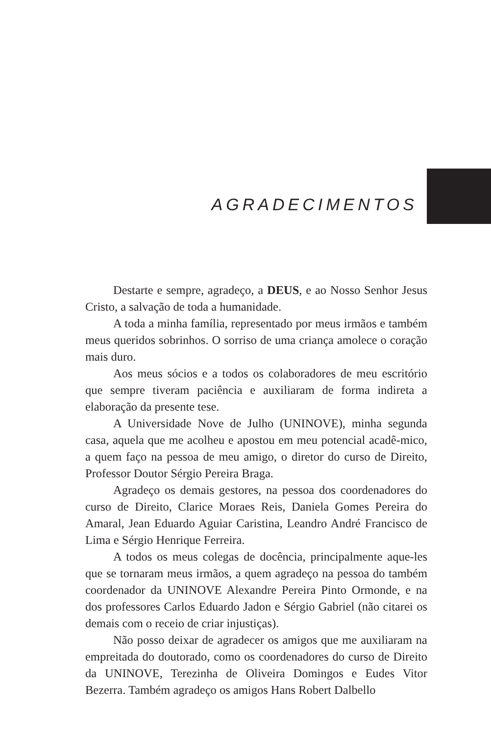AGRADECIMENTOS
Destarte e sempre, agradeço, a DEUS, e ao Nosso Senhor Jesus Cristo, a salvação de toda a humanidade.
A toda a minha família, representado por meus irmãos e também meus queridos sobrinhos. O sorriso de uma criança amolece o coração mais duro.
Aos meus sócios e a todos os colaboradores de meu escritório que sempre tiveram paciência e auxiliaram de forma indireta a elaboração da presente tese.
A Universidade Nove de Julho (UNINOVE), minha segunda casa, aquela que me acolheu e apostou em meu potencial acadê-mico, a quem faço na pessoa de meu amigo, o diretor do curso de Direito, Professor Doutor Sérgio Pereira Braga.
Agradeço os demais gestores, na pessoa dos coordenadores do curso de Direito, Clarice Moraes Reis, Daniela Gomes Pereira do Amaral, Jean Eduardo Aguiar Caristina, Leandro André Francisco de Lima e Sérgio Henrique Ferreira.
A todos os meus colegas de docência, principalmente aque-les que se tornaram meus irmãos, a quem agradeço na pessoa do também coordenador da UNINOVE Alexandre Pereira Pinto Ormonde, e na dos professores Carlos Eduardo Jadon e Sérgio Gabriel (não citarei os demais com o receio de criar injustiças).
Não posso deixar de agradecer os amigos que me auxiliaram na empreitada do doutorado, como os coordenadores do curso de Direito da UNINOVE, Terezinha de Oliveira Domingos e Eudes Vitor Bezerra. Também agradeço os amigos Hans Robert Dalbello